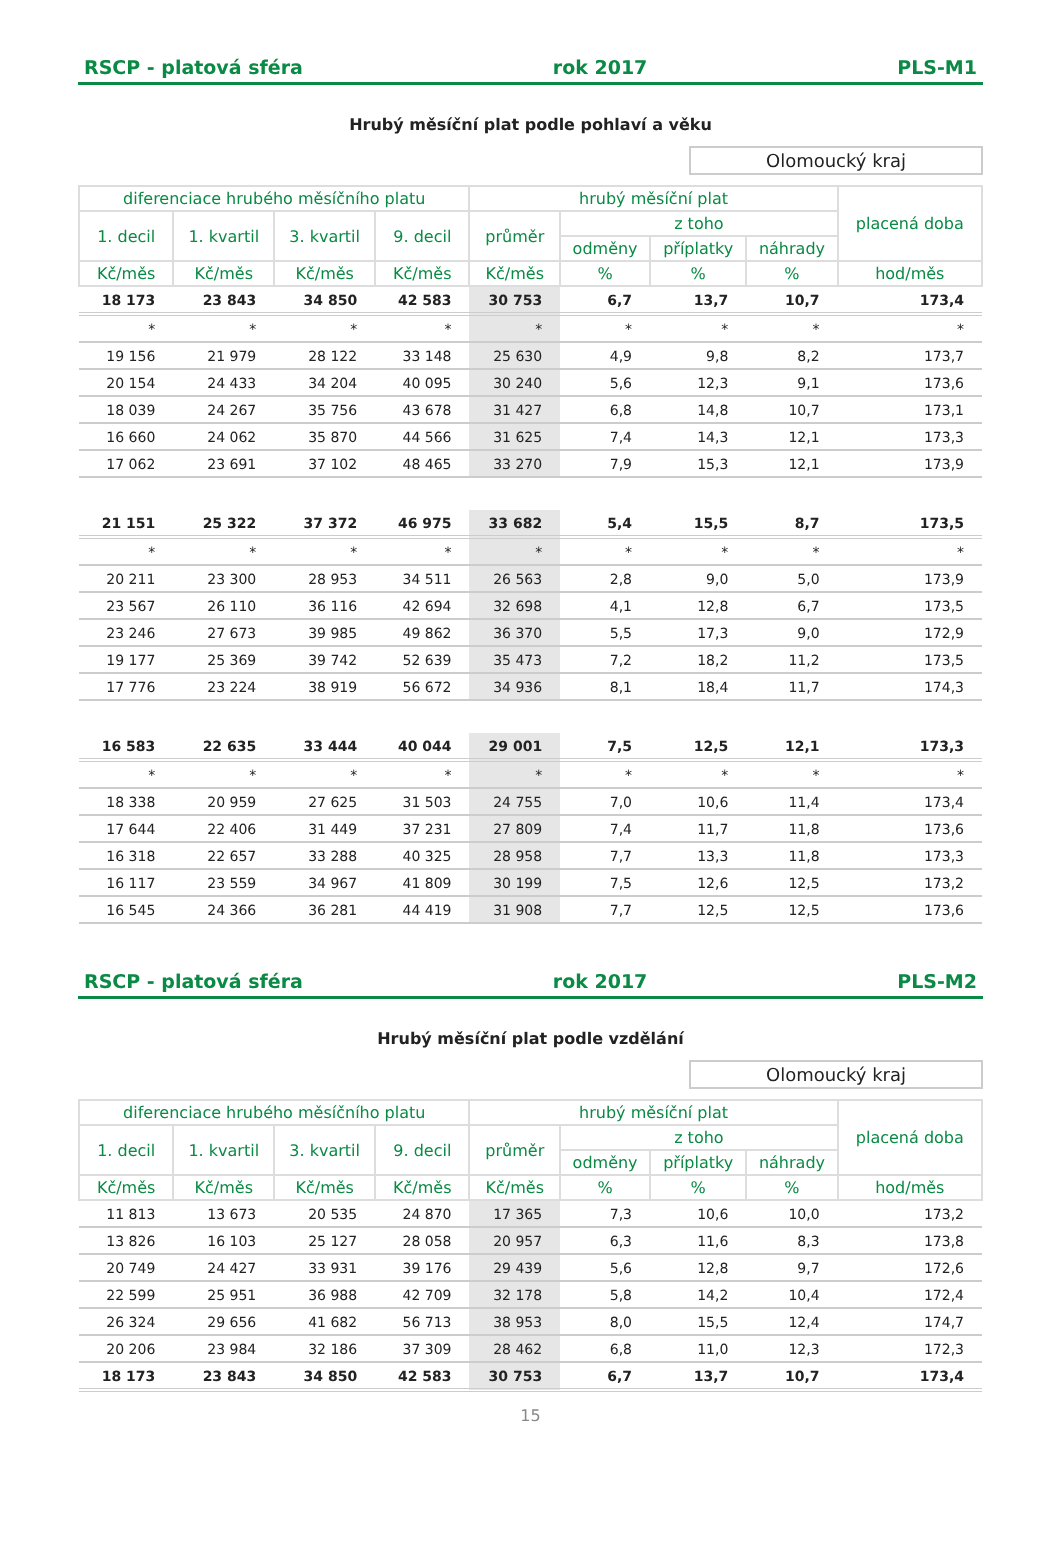RSCP - platová sféra rok 2017 PLS-M1
Hrubý měsíční plat podle pohlaví a věku
Olomoucký kraj
| diferenciace hrubého měsíčního platu | | | | hrubý měsíční plat | | | | placená doba |
| --- | --- | --- | --- | --- | --- | --- | --- | --- |
| 1. decil | 1. kvartil | 3. kvartil | 9. decil | průměr | z toho | | | |
| | | | | | odměny | příplatky | náhrady | |
| Kč/měs | Kč/měs | Kč/měs | Kč/měs | Kč/měs | % | % | % | hod/měs |
| 18 173 | 23 843 | 34 850 | 42 583 | 30 753 | 6,7 | 13,7 | 10,7 | 173,4 |
| * | * | * | * | * | * | * | * | * |
| 19 156 | 21 979 | 28 122 | 33 148 | 25 630 | 4,9 | 9,8 | 8,2 | 173,7 |
| 20 154 | 24 433 | 34 204 | 40 095 | 30 240 | 5,6 | 12,3 | 9,1 | 173,6 |
| 18 039 | 24 267 | 35 756 | 43 678 | 31 427 | 6,8 | 14,8 | 10,7 | 173,1 |
| 16 660 | 24 062 | 35 870 | 44 566 | 31 625 | 7,4 | 14,3 | 12,1 | 173,3 |
| 17 062 | 23 691 | 37 102 | 48 465 | 33 270 | 7,9 | 15,3 | 12,1 | 173,9 |
| 21 151 | 25 322 | 37 372 | 46 975 | 33 682 | 5,4 | 15,5 | 8,7 | 173,5 |
| * | * | * | * | * | * | * | * | * |
| 20 211 | 23 300 | 28 953 | 34 511 | 26 563 | 2,8 | 9,0 | 5,0 | 173,9 |
| 23 567 | 26 110 | 36 116 | 42 694 | 32 698 | 4,1 | 12,8 | 6,7 | 173,5 |
| 23 246 | 27 673 | 39 985 | 49 862 | 36 370 | 5,5 | 17,3 | 9,0 | 172,9 |
| 19 177 | 25 369 | 39 742 | 52 639 | 35 473 | 7,2 | 18,2 | 11,2 | 173,5 |
| 17 776 | 23 224 | 38 919 | 56 672 | 34 936 | 8,1 | 18,4 | 11,7 | 174,3 |
| 16 583 | 22 635 | 33 444 | 40 044 | 29 001 | 7,5 | 12,5 | 12,1 | 173,3 |
| * | * | * | * | * | * | * | * | * |
| 18 338 | 20 959 | 27 625 | 31 503 | 24 755 | 7,0 | 10,6 | 11,4 | 173,4 |
| 17 644 | 22 406 | 31 449 | 37 231 | 27 809 | 7,4 | 11,7 | 11,8 | 173,6 |
| 16 318 | 22 657 | 33 288 | 40 325 | 28 958 | 7,7 | 13,3 | 11,8 | 173,3 |
| 16 117 | 23 559 | 34 967 | 41 809 | 30 199 | 7,5 | 12,6 | 12,5 | 173,2 |
| 16 545 | 24 366 | 36 281 | 44 419 | 31 908 | 7,7 | 12,5 | 12,5 | 173,6 |
RSCP - platová sféra rok 2017 PLS-M2
Hrubý měsíční plat podle vzdělání
Olomoucký kraj
| diferenciace hrubého měsíčního platu | | | | hrubý měsíční plat | | | | placená doba |
| --- | --- | --- | --- | --- | --- | --- | --- | --- |
| 1. decil | 1. kvartil | 3. kvartil | 9. decil | průměr | z toho | | | |
| | | | | | odměny | příplatky | náhrady | |
| Kč/měs | Kč/měs | Kč/měs | Kč/měs | Kč/měs | % | % | % | hod/měs |
| 11 813 | 13 673 | 20 535 | 24 870 | 17 365 | 7,3 | 10,6 | 10,0 | 173,2 |
| 13 826 | 16 103 | 25 127 | 28 058 | 20 957 | 6,3 | 11,6 | 8,3 | 173,8 |
| 20 749 | 24 427 | 33 931 | 39 176 | 29 439 | 5,6 | 12,8 | 9,7 | 172,6 |
| 22 599 | 25 951 | 36 988 | 42 709 | 32 178 | 5,8 | 14,2 | 10,4 | 172,4 |
| 26 324 | 29 656 | 41 682 | 56 713 | 38 953 | 8,0 | 15,5 | 12,4 | 174,7 |
| 20 206 | 23 984 | 32 186 | 37 309 | 28 462 | 6,8 | 11,0 | 12,3 | 172,3 |
| 18 173 | 23 843 | 34 850 | 42 583 | 30 753 | 6,7 | 13,7 | 10,7 | 173,4 |
15